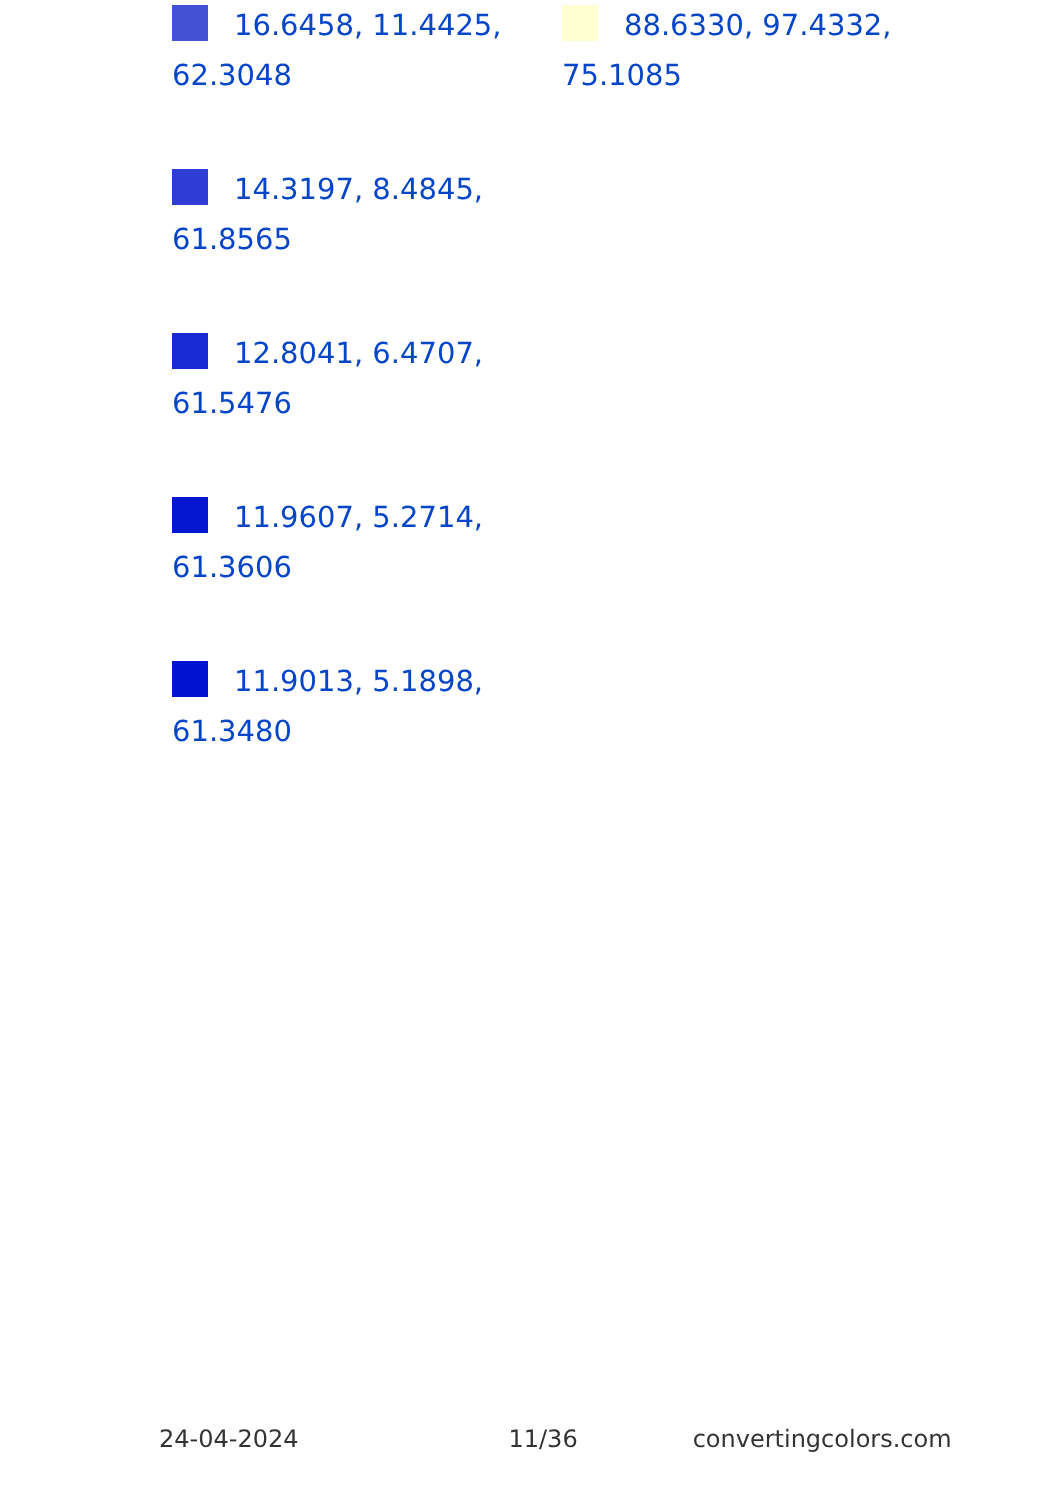16.6458, 11.4425, 62.3048
14.3197, 8.4845, 61.8565
12.8041, 6.4707, 61.5476
11.9607, 5.2714, 61.3606
11.9013, 5.1898, 61.3480
88.6330, 97.4332, 75.1085
24-04-2024 11/36 convertingcolors.com